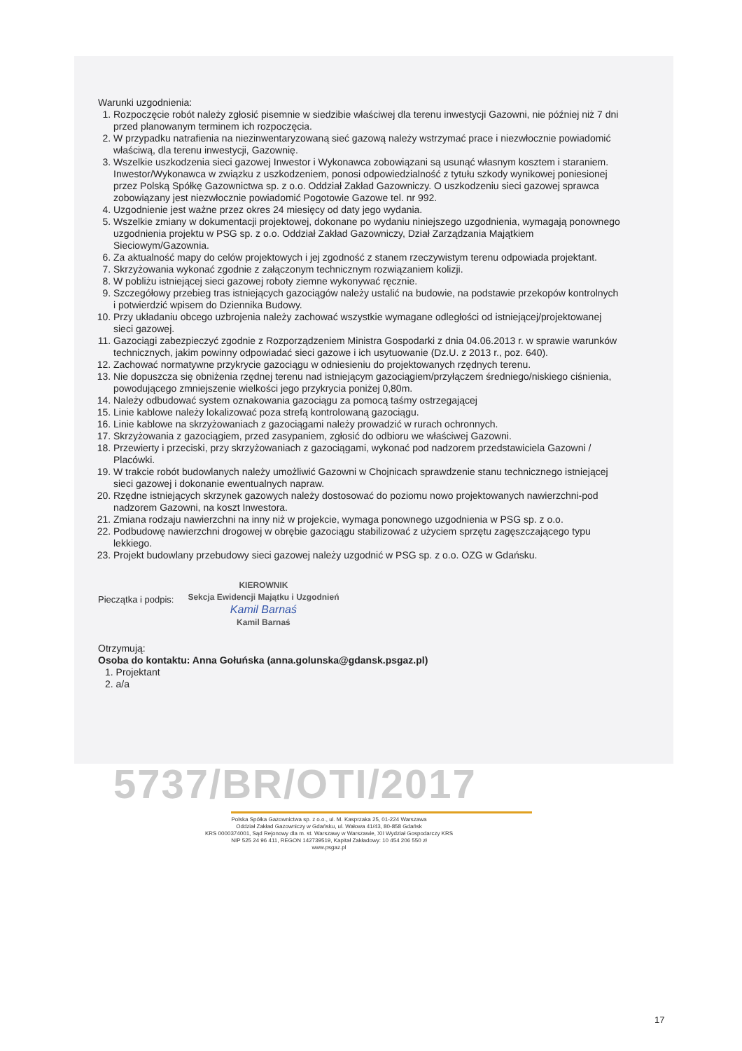Warunki uzgodnienia:
1. Rozpoczęcie robót należy zgłosić pisemnie w siedzibie właściwej dla terenu inwestycji Gazowni, nie później niż 7 dni przed planowanym terminem ich rozpoczęcia.
2. W przypadku natrafienia na niezinwentaryzowaną sieć gazową należy wstrzymać prace i niezwłocznie powiadomić właściwą, dla terenu inwestycji, Gazownię.
3. Wszelkie uszkodzenia sieci gazowej Inwestor i Wykonawca zobowiązani są usunąć własnym kosztem i staraniem. Inwestor/Wykonawca w związku z uszkodzeniem, ponosi odpowiedzialność z tytułu szkody wynikowej poniesionej przez Polską Spółkę Gazownictwa sp. z o.o. Oddział Zakład Gazowniczy. O uszkodzeniu sieci gazowej sprawca zobowiązany jest niezwłocznie powiadomić Pogotowie Gazowe tel. nr 992.
4. Uzgodnienie jest ważne przez okres 24 miesięcy od daty jego wydania.
5. Wszelkie zmiany w dokumentacji projektowej, dokonane po wydaniu niniejszego uzgodnienia, wymagają ponownego uzgodnienia projektu w PSG sp. z o.o. Oddział Zakład Gazowniczy, Dział Zarządzania Majątkiem Sieciowym/Gazownia.
6. Za aktualność mapy do celów projektowych i jej zgodność z stanem rzeczywistym terenu odpowiada projektant.
7. Skrzyżowania wykonać zgodnie z załączonym technicznym rozwiązaniem kolizji.
8. W pobliżu istniejącej sieci gazowej roboty ziemne wykonywać ręcznie.
9. Szczegółowy przebieg tras istniejących gazociągów należy ustalić na budowie, na podstawie przekopów kontrolnych i potwierdzić wpisem do Dziennika Budowy.
10. Przy układaniu obcego uzbrojenia należy zachować wszystkie wymagane odległości od istniejącej/projektowanej sieci gazowej.
11. Gazociągi zabezpieczyć zgodnie z Rozporządzeniem Ministra Gospodarki z dnia 04.06.2013 r. w sprawie warunków technicznych, jakim powinny odpowiadać sieci gazowe i ich usytuowanie (Dz.U. z 2013 r., poz. 640).
12. Zachować normatywne przykrycie gazociągu w odniesieniu do projektowanych rzędnych terenu.
13. Nie dopuszcza się obniżenia rzędnej terenu nad istniejącym gazociągiem/przyłączem średniego/niskiego ciśnienia, powodującego zmniejszenie wielkości jego przykrycia poniżej 0,80m.
14. Należy odbudować system oznakowania gazociągu za pomocą taśmy ostrzegającej
15. Linie kablowe należy lokalizować poza strefą kontrolowaną gazociągu.
16. Linie kablowe na skrzyżowaniach z gazociągami należy prowadzić w rurach ochronnych.
17. Skrzyżowania z gazociągiem, przed zasypaniem, zgłosić do odbioru we właściwej Gazowni.
18. Przewierty i przeciski, przy skrzyżowaniach z gazociągami, wykonać pod nadzorem przedstawiciela Gazowni / Placówki.
19. W trakcie robót budowlanych należy umożliwić Gazowni w Chojnicach sprawdzenie stanu technicznego istniejącej sieci gazowej i dokonanie ewentualnych napraw.
20. Rzędne istniejących skrzynek gazowych należy dostosować do poziomu nowo projektowanych nawierzchni-pod nadzorem Gazowni, na koszt Inwestora.
21. Zmiana rodzaju nawierzchni na inny niż w projekcie, wymaga ponownego uzgodnienia w PSG sp. z o.o.
22. Podbudowę nawierzchni drogowej w obrębie gazociągu stabilizować z użyciem sprzętu zagęszczającego typu lekkiego.
23. Projekt budowlany przebudowy sieci gazowej należy uzgodnić w PSG sp. z o.o. OZG w Gdańsku.
Pieczątka i podpis:
KIEROWNIK
Sekcja Ewidencji Majątku i Uzgodnień
Kamil Barnaś
Kamil Barnaś
Otrzymują:
Osoba do kontaktu: Anna Gołuńska (anna.golunska@gdansk.psgaz.pl)
1. Projektant
2. a/a
5737/BR/OTI/2017
Polska Spółka Gazownictwa sp. z o.o., ul. M. Kasprzaka 25, 01-224 Warszawa
Oddział Zakład Gazowniczy w Gdańsku, ul. Wałowa 41/43, 80-858 Gdańsk
KRS 0000374001, Sąd Rejonowy dla m. st. Warszawy w Warszawie, XII Wydział Gospodarczy KRS
NIP 525 24 96 411, REGON 142739519, Kapitał Zakładowy: 10 454 206 550 zł
www.psgaz.pl
17